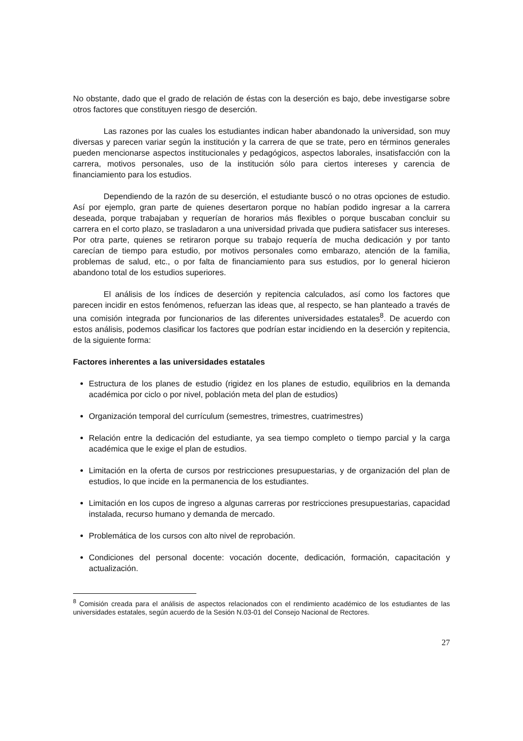No obstante, dado que el grado de relación de éstas con la deserción es bajo, debe investigarse sobre otros factores que constituyen riesgo de deserción.
Las razones por las cuales los estudiantes indican haber abandonado la universidad, son muy diversas y parecen variar según la institución y la carrera de que se trate, pero en términos generales pueden mencionarse aspectos institucionales y pedagógicos, aspectos laborales, insatisfacción con la carrera, motivos personales, uso de la institución sólo para ciertos intereses y carencia de financiamiento para los estudios.
Dependiendo de la razón de su deserción, el estudiante buscó o no otras opciones de estudio. Así por ejemplo, gran parte de quienes desertaron porque no habían podido ingresar a la carrera deseada, porque trabajaban y requerían de horarios más flexibles o porque buscaban concluir su carrera en el corto plazo, se trasladaron a una universidad privada que pudiera satisfacer sus intereses. Por otra parte, quienes se retiraron porque su trabajo requería de mucha dedicación y por tanto carecían de tiempo para estudio, por motivos personales como embarazo, atención de la familia, problemas de salud, etc., o por falta de financiamiento para sus estudios, por lo general hicieron abandono total de los estudios superiores.
El análisis de los índices de deserción y repitencia calculados, así como los factores que parecen incidir en estos fenómenos, refuerzan las ideas que, al respecto, se han planteado a través de una comisión integrada por funcionarios de las diferentes universidades estatales<sup>8</sup>. De acuerdo con estos análisis, podemos clasificar los factores que podrían estar incidiendo en la deserción y repitencia, de la siguiente forma:
Factores inherentes a las universidades estatales
Estructura de los planes de estudio (rigidez en los planes de estudio, equilibrios en la demanda académica por ciclo o por nivel, población meta del plan de estudios)
Organización temporal del currículum (semestres, trimestres, cuatrimestres)
Relación entre la dedicación del estudiante, ya sea tiempo completo o tiempo parcial y la carga académica que le exige el plan de estudios.
Limitación en la oferta de cursos por restricciones presupuestarias, y de organización del plan de estudios, lo que incide en la permanencia de los estudiantes.
Limitación en los cupos de ingreso a algunas carreras por restricciones presupuestarias, capacidad instalada, recurso humano y demanda de mercado.
Problemática de los cursos con alto nivel de reprobación.
Condiciones del personal docente: vocación docente, dedicación, formación, capacitación y actualización.
<sup>8</sup> Comisión creada para el análisis de aspectos relacionados con el rendimiento académico de los estudiantes de las universidades estatales, según acuerdo de la Sesión N.03-01 del Consejo Nacional de Rectores.
27